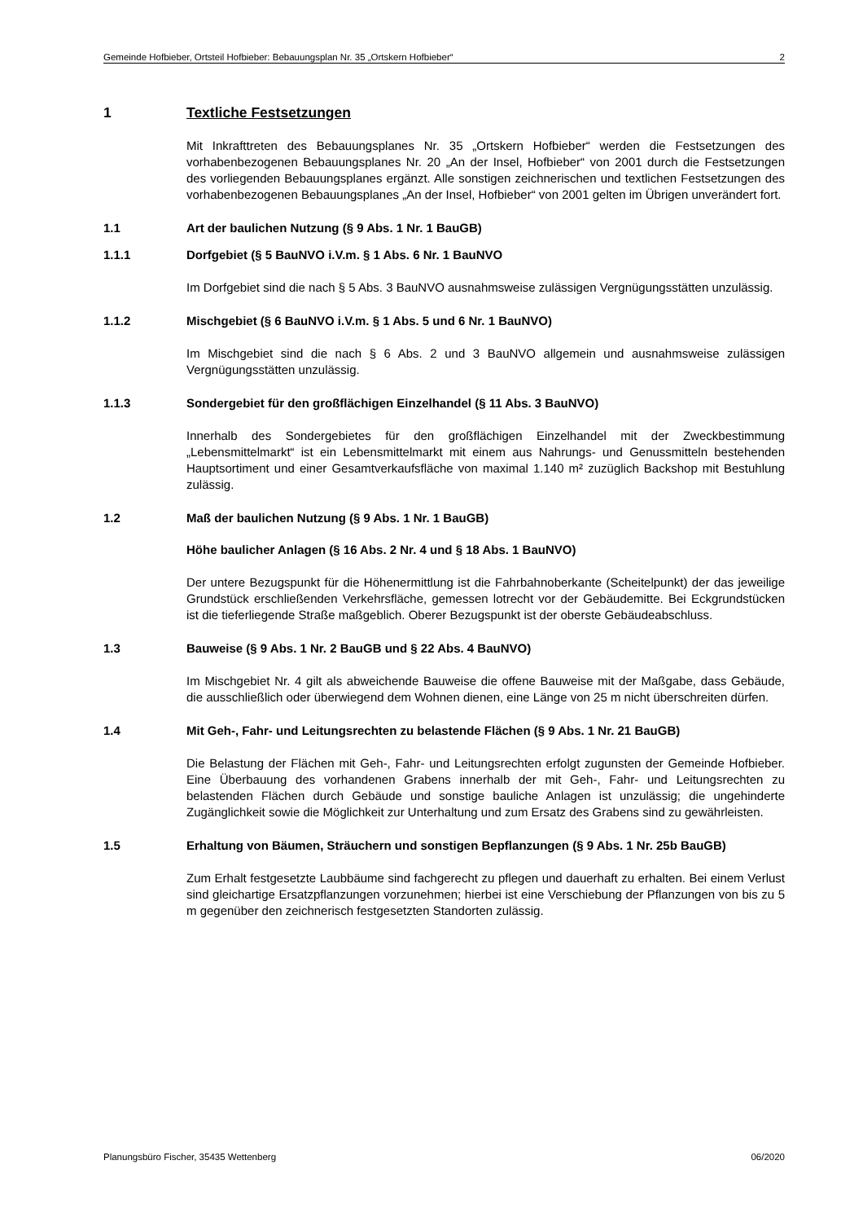Gemeinde Hofbieber, Ortsteil Hofbieber: Bebauungsplan Nr. 35 „Ortskern Hofbieber“2
1 Textliche Festsetzungen
Mit Inkrafttreten des Bebauungsplanes Nr. 35 „Ortskern Hofbieber“ werden die Festsetzungen des vorhabenbezogenen Bebauungsplanes Nr. 20 „An der Insel, Hofbieber“ von 2001 durch die Festsetzungen des vorliegenden Bebauungsplanes ergänzt. Alle sonstigen zeichnerischen und textlichen Festsetzungen des vorhabenbezogenen Bebauungsplanes „An der Insel, Hofbieber“ von 2001 gelten im Übrigen unverändert fort.
1.1 Art der baulichen Nutzung (§ 9 Abs. 1 Nr. 1 BauGB)
1.1.1 Dorfgebiet (§ 5 BauNVO i.V.m. § 1 Abs. 6 Nr. 1 BauNVO
Im Dorfgebiet sind die nach § 5 Abs. 3 BauNVO ausnahmsweise zulässigen Vergnügungsstätten unzulässig.
1.1.2 Mischgebiet (§ 6 BauNVO i.V.m. § 1 Abs. 5 und 6 Nr. 1 BauNVO)
Im Mischgebiet sind die nach § 6 Abs. 2 und 3 BauNVO allgemein und ausnahmsweise zulässigen Vergnügungsstätten unzulässig.
1.1.3 Sondergebiet für den großflächigen Einzelhandel (§ 11 Abs. 3 BauNVO)
Innerhalb des Sondergebietes für den großflächigen Einzelhandel mit der Zweckbestimmung „Lebensmittelmarkt“ ist ein Lebensmittelmarkt mit einem aus Nahrungs- und Genussmitteln bestehenden Hauptsortiment und einer Gesamtverkaufsfläche von maximal 1.140 m² zuzüglich Backshop mit Bestuhlung zulässig.
1.2 Maß der baulichen Nutzung (§ 9 Abs. 1 Nr. 1 BauGB)
Höhe baulicher Anlagen (§ 16 Abs. 2 Nr. 4 und § 18 Abs. 1 BauNVO)
Der untere Bezugspunkt für die Höhenermittlung ist die Fahrbahnoberkante (Scheitelpunkt) der das jeweilige Grundstück erschließenden Verkehrsfläche, gemessen lotrecht vor der Gebäudemitte. Bei Eckgrundstücken ist die tieferliegende Straße maßgeblich. Oberer Bezugspunkt ist der oberste Gebäudeabschluss.
1.3 Bauweise (§ 9 Abs. 1 Nr. 2 BauGB und § 22 Abs. 4 BauNVO)
Im Mischgebiet Nr. 4 gilt als abweichende Bauweise die offene Bauweise mit der Maßgabe, dass Gebäude, die ausschließlich oder überwiegend dem Wohnen dienen, eine Länge von 25 m nicht überschreiten dürfen.
1.4 Mit Geh-, Fahr- und Leitungsrechten zu belastende Flächen (§ 9 Abs. 1 Nr. 21 BauGB)
Die Belastung der Flächen mit Geh-, Fahr- und Leitungsrechten erfolgt zugunsten der Gemeinde Hofbieber. Eine Überbauung des vorhandenen Grabens innerhalb der mit Geh-, Fahr- und Leitungsrechten zu belastenden Flächen durch Gebäude und sonstige bauliche Anlagen ist unzulässig; die ungehinderte Zugänglichkeit sowie die Möglichkeit zur Unterhaltung und zum Ersatz des Grabens sind zu gewährleisten.
1.5 Erhaltung von Bäumen, Sträuchern und sonstigen Bepflanzungen (§ 9 Abs. 1 Nr. 25b BauGB)
Zum Erhalt festgesetzte Laubbäume sind fachgerecht zu pflegen und dauerhaft zu erhalten. Bei einem Verlust sind gleichartige Ersatzpflanzungen vorzunehmen; hierbei ist eine Verschiebung der Pflanzungen von bis zu 5 m gegenüber den zeichnerisch festgesetzten Standorten zulässig.
Planungsbüro Fischer, 35435 Wettenberg 06/2020